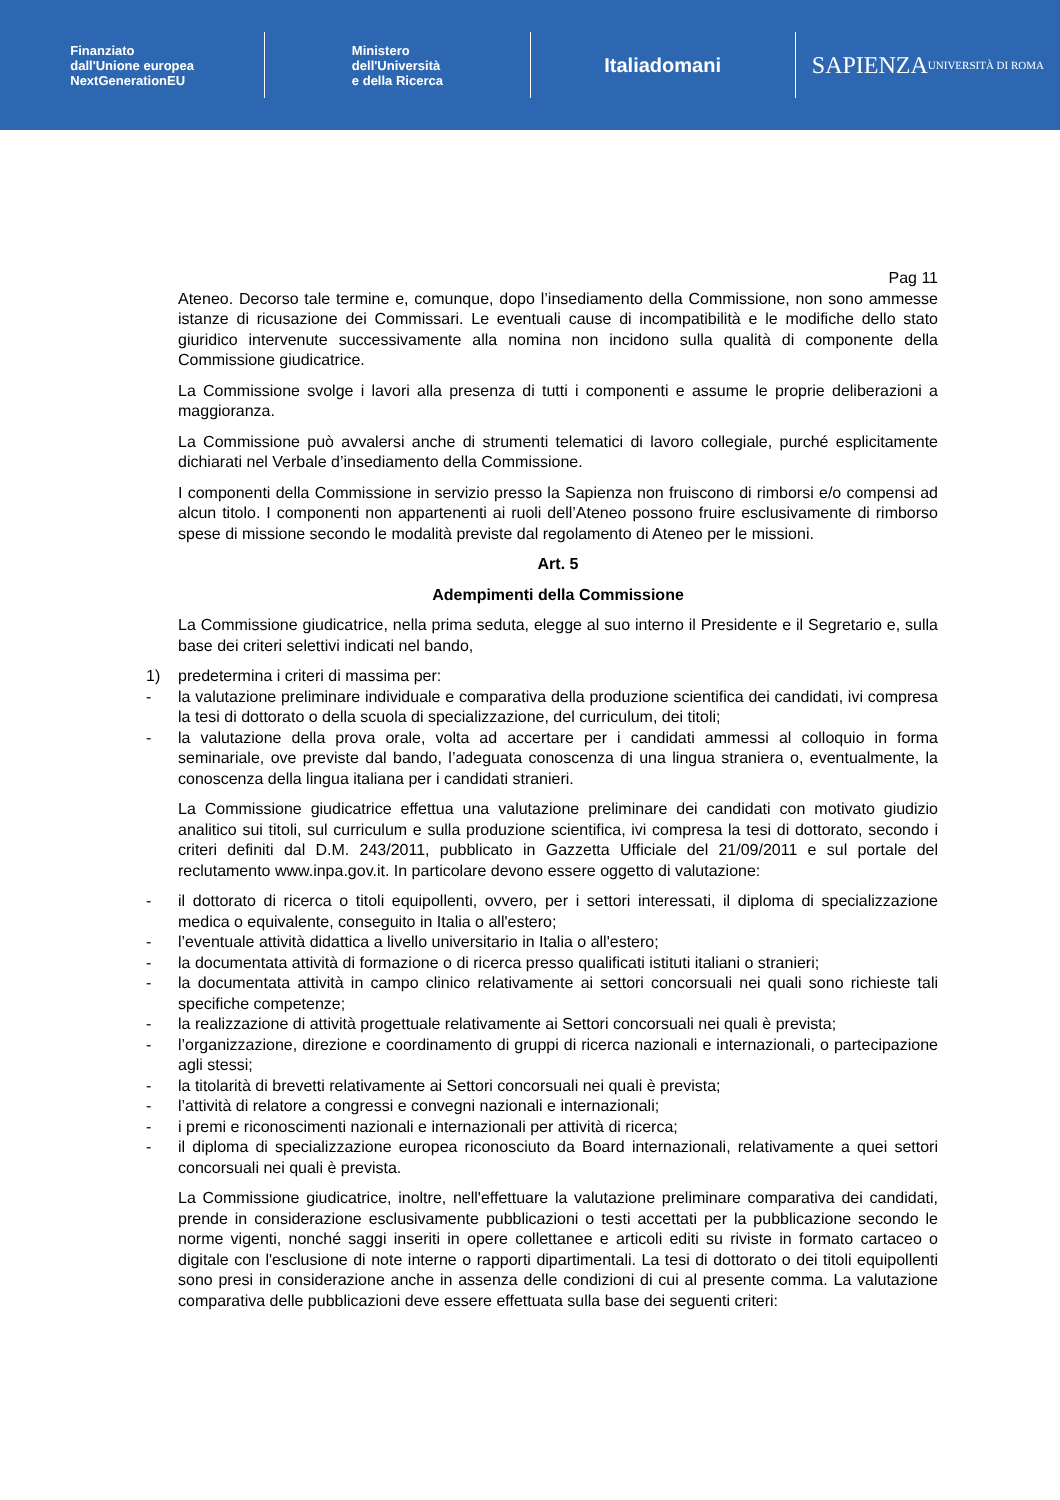Finanziato
dall'Unione europea
NextGenerationEU
Ministero
dell'Università
e della Ricerca
Italiadomani
SAPIENZA
UNIVERSITÀ DI ROMA
Pag 11
Ateneo. Decorso tale termine e, comunque, dopo l’insediamento della Commissione, non sono ammesse istanze di ricusazione dei Commissari. Le eventuali cause di incompatibilità e le modifiche dello stato giuridico intervenute successivamente alla nomina non incidono sulla qualità di componente della Commissione giudicatrice.
La Commissione svolge i lavori alla presenza di tutti i componenti e assume le proprie deliberazioni a maggioranza.
La Commissione può avvalersi anche di strumenti telematici di lavoro collegiale, purché esplicitamente dichiarati nel Verbale d’insediamento della Commissione.
I componenti della Commissione in servizio presso la Sapienza non fruiscono di rimborsi e/o compensi ad alcun titolo. I componenti non appartenenti ai ruoli dell’Ateneo possono fruire esclusivamente di rimborso spese di missione secondo le modalità previste dal regolamento di Ateneo per le missioni.
Art. 5
Adempimenti della Commissione
La Commissione giudicatrice, nella prima seduta, elegge al suo interno il Presidente e il Segretario e, sulla base dei criteri selettivi indicati nel bando,
1) predetermina i criteri di massima per:
- la valutazione preliminare individuale e comparativa della produzione scientifica dei candidati, ivi compresa la tesi di dottorato o della scuola di specializzazione, del curriculum, dei titoli;
- la valutazione della prova orale, volta ad accertare per i candidati ammessi al colloquio in forma seminariale, ove previste dal bando, l’adeguata conoscenza di una lingua straniera o, eventualmente, la conoscenza della lingua italiana per i candidati stranieri.
La Commissione giudicatrice effettua una valutazione preliminare dei candidati con motivato giudizio analitico sui titoli, sul curriculum e sulla produzione scientifica, ivi compresa la tesi di dottorato, secondo i criteri definiti dal D.M. 243/2011, pubblicato in Gazzetta Ufficiale del 21/09/2011 e sul portale del reclutamento www.inpa.gov.it. In particolare devono essere oggetto di valutazione:
- il dottorato di ricerca o titoli equipollenti, ovvero, per i settori interessati, il diploma di specializzazione medica o equivalente, conseguito in Italia o all'estero;
- l’eventuale attività didattica a livello universitario in Italia o all'estero;
- la documentata attività di formazione o di ricerca presso qualificati istituti italiani o stranieri;
- la documentata attività in campo clinico relativamente ai settori concorsuali nei quali sono richieste tali specifiche competenze;
- la realizzazione di attività progettuale relativamente ai Settori concorsuali nei quali è prevista;
- l’organizzazione, direzione e coordinamento di gruppi di ricerca nazionali e internazionali, o partecipazione agli stessi;
- la titolarità di brevetti relativamente ai Settori concorsuali nei quali è prevista;
- l’attività di relatore a congressi e convegni nazionali e internazionali;
- i premi e riconoscimenti nazionali e internazionali per attività di ricerca;
- il diploma di specializzazione europea riconosciuto da Board internazionali, relativamente a quei settori concorsuali nei quali è prevista.
La Commissione giudicatrice, inoltre, nell'effettuare la valutazione preliminare comparativa dei candidati, prende in considerazione esclusivamente pubblicazioni o testi accettati per la pubblicazione secondo le norme vigenti, nonché saggi inseriti in opere collettanee e articoli editi su riviste in formato cartaceo o digitale con l'esclusione di note interne o rapporti dipartimentali. La tesi di dottorato o dei titoli equipollenti sono presi in considerazione anche in assenza delle condizioni di cui al presente comma. La valutazione comparativa delle pubblicazioni deve essere effettuata sulla base dei seguenti criteri: